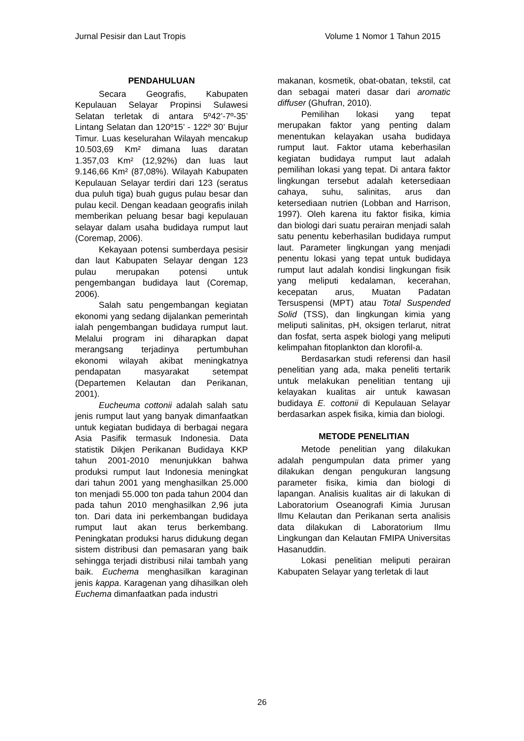Jurnal Pesisir dan Laut Tropis Volume 1 Nomor 1 Tahun 2015
PENDAHULUAN
Secara Geografis, Kabupaten Kepulauan Selayar Propinsi Sulawesi Selatan terletak di antara 5º42’-7º-35’ Lintang Selatan dan 120º15’ - 122º 30’ Bujur Timur. Luas keselurahan Wilayah mencakup 10.503,69 Km² dimana luas daratan 1.357,03 Km² (12,92%) dan luas laut 9.146,66 Km² (87,08%). Wilayah Kabupaten Kepulauan Selayar terdiri dari 123 (seratus dua puluh tiga) buah gugus pulau besar dan pulau kecil. Dengan keadaan geografis inilah memberikan peluang besar bagi kepulauan selayar dalam usaha budidaya rumput laut (Coremap, 2006).
Kekayaan potensi sumberdaya pesisir dan laut Kabupaten Selayar dengan 123 pulau merupakan potensi untuk pengembangan budidaya laut (Coremap, 2006).
Salah satu pengembangan kegiatan ekonomi yang sedang dijalankan pemerintah ialah pengembangan budidaya rumput laut. Melalui program ini diharapkan dapat merangsang terjadinya pertumbuhan ekonomi wilayah akibat meningkatnya pendapatan masyarakat setempat (Departemen Kelautan dan Perikanan, 2001).
Eucheuma cottonii adalah salah satu jenis rumput laut yang banyak dimanfaatkan untuk kegiatan budidaya di berbagai negara Asia Pasifik termasuk Indonesia. Data statistik Dikjen Perikanan Budidaya KKP tahun 2001-2010 menunjukkan bahwa produksi rumput laut Indonesia meningkat dari tahun 2001 yang menghasilkan 25.000 ton menjadi 55.000 ton pada tahun 2004 dan pada tahun 2010 menghasilkan 2,96 juta ton. Dari data ini perkembangan budidaya rumput laut akan terus berkembang. Peningkatan produksi harus didukung degan sistem distribusi dan pemasaran yang baik sehingga terjadi distribusi nilai tambah yang baik. Euchema menghasilkan karaginan jenis kappa. Karagenan yang dihasilkan oleh Euchema dimanfaatkan pada industri
makanan, kosmetik, obat-obatan, tekstil, cat dan sebagai materi dasar dari aromatic diffuser (Ghufran, 2010).
Pemilihan lokasi yang tepat merupakan faktor yang penting dalam menentukan kelayakan usaha budidaya rumput laut. Faktor utama keberhasilan kegiatan budidaya rumput laut adalah pemilihan lokasi yang tepat. Di antara faktor lingkungan tersebut adalah ketersediaan cahaya, suhu, salinitas, arus dan ketersediaan nutrien (Lobban and Harrison, 1997). Oleh karena itu faktor fisika, kimia dan biologi dari suatu perairan menjadi salah satu penentu keberhasilan budidaya rumput laut. Parameter lingkungan yang menjadi penentu lokasi yang tepat untuk budidaya rumput laut adalah kondisi lingkungan fisik yang meliputi kedalaman, kecerahan, kecepatan arus, Muatan Padatan Tersuspensi (MPT) atau Total Suspended Solid (TSS), dan lingkungan kimia yang meliputi salinitas, pH, oksigen terlarut, nitrat dan fosfat, serta aspek biologi yang meliputi kelimpahan fitoplankton dan klorofil-a.
Berdasarkan studi referensi dan hasil penelitian yang ada, maka peneliti tertarik untuk melakukan penelitian tentang uji kelayakan kualitas air untuk kawasan budidaya E. cottonii di Kepulauan Selayar berdasarkan aspek fisika, kimia dan biologi.
METODE PENELITIAN
Metode penelitian yang dilakukan adalah pengumpulan data primer yang dilakukan dengan pengukuran langsung parameter fisika, kimia dan biologi di lapangan. Analisis kualitas air di lakukan di Laboratorium Oseanografi Kimia Jurusan Ilmu Kelautan dan Perikanan serta analisis data dilakukan di Laboratorium Ilmu Lingkungan dan Kelautan FMIPA Universitas Hasanuddin.
Lokasi penelitian meliputi perairan Kabupaten Selayar yang terletak di laut
26